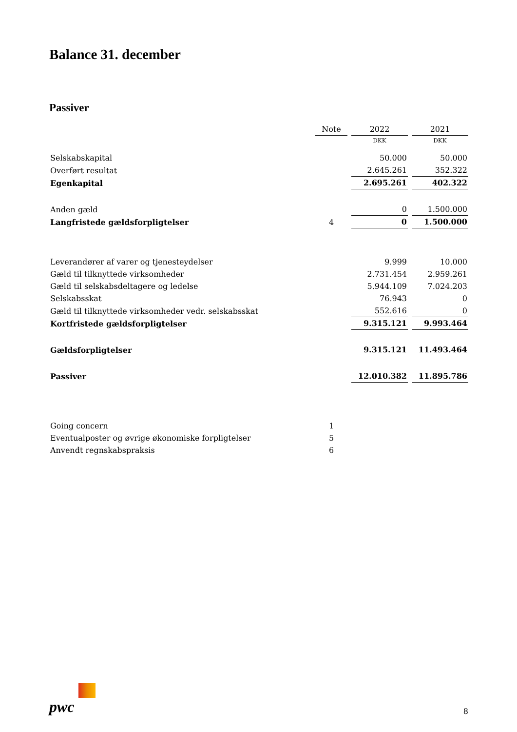Balance 31. december
Passiver
| | Note | 2022 | 2021 |
| | | DKK | DKK |
| Selskabskapital | | 50.000 | 50.000 |
| Overført resultat | | 2.645.261 | 352.322 |
| Egenkapital | | 2.695.261 | 402.322 |
| Anden gæld | | 0 | 1.500.000 |
| Langfristede gældsforpligtelser | 4 | 0 | 1.500.000 |
| Leverandører af varer og tjenesteydelser | | 9.999 | 10.000 |
| Gæld til tilknyttede virksomheder | | 2.731.454 | 2.959.261 |
| Gæld til selskabsdeltagere og ledelse | | 5.944.109 | 7.024.203 |
| Selskabsskat | | 76.943 | 0 |
| Gæld til tilknyttede virksomheder vedr. selskabsskat | | 552.616 | 0 |
| Kortfristede gældsforpligtelser | | 9.315.121 | 9.993.464 |
| Gældsforpligtelser | | 9.315.121 | 11.493.464 |
| Passiver | | 12.010.382 | 11.895.786 |
| Going concern | 1 | | |
| Eventualposter og øvrige økonomiske forpligtelser | 5 | | |
| Anvendt regnskabspraksis | 6 | | |
pwc
8